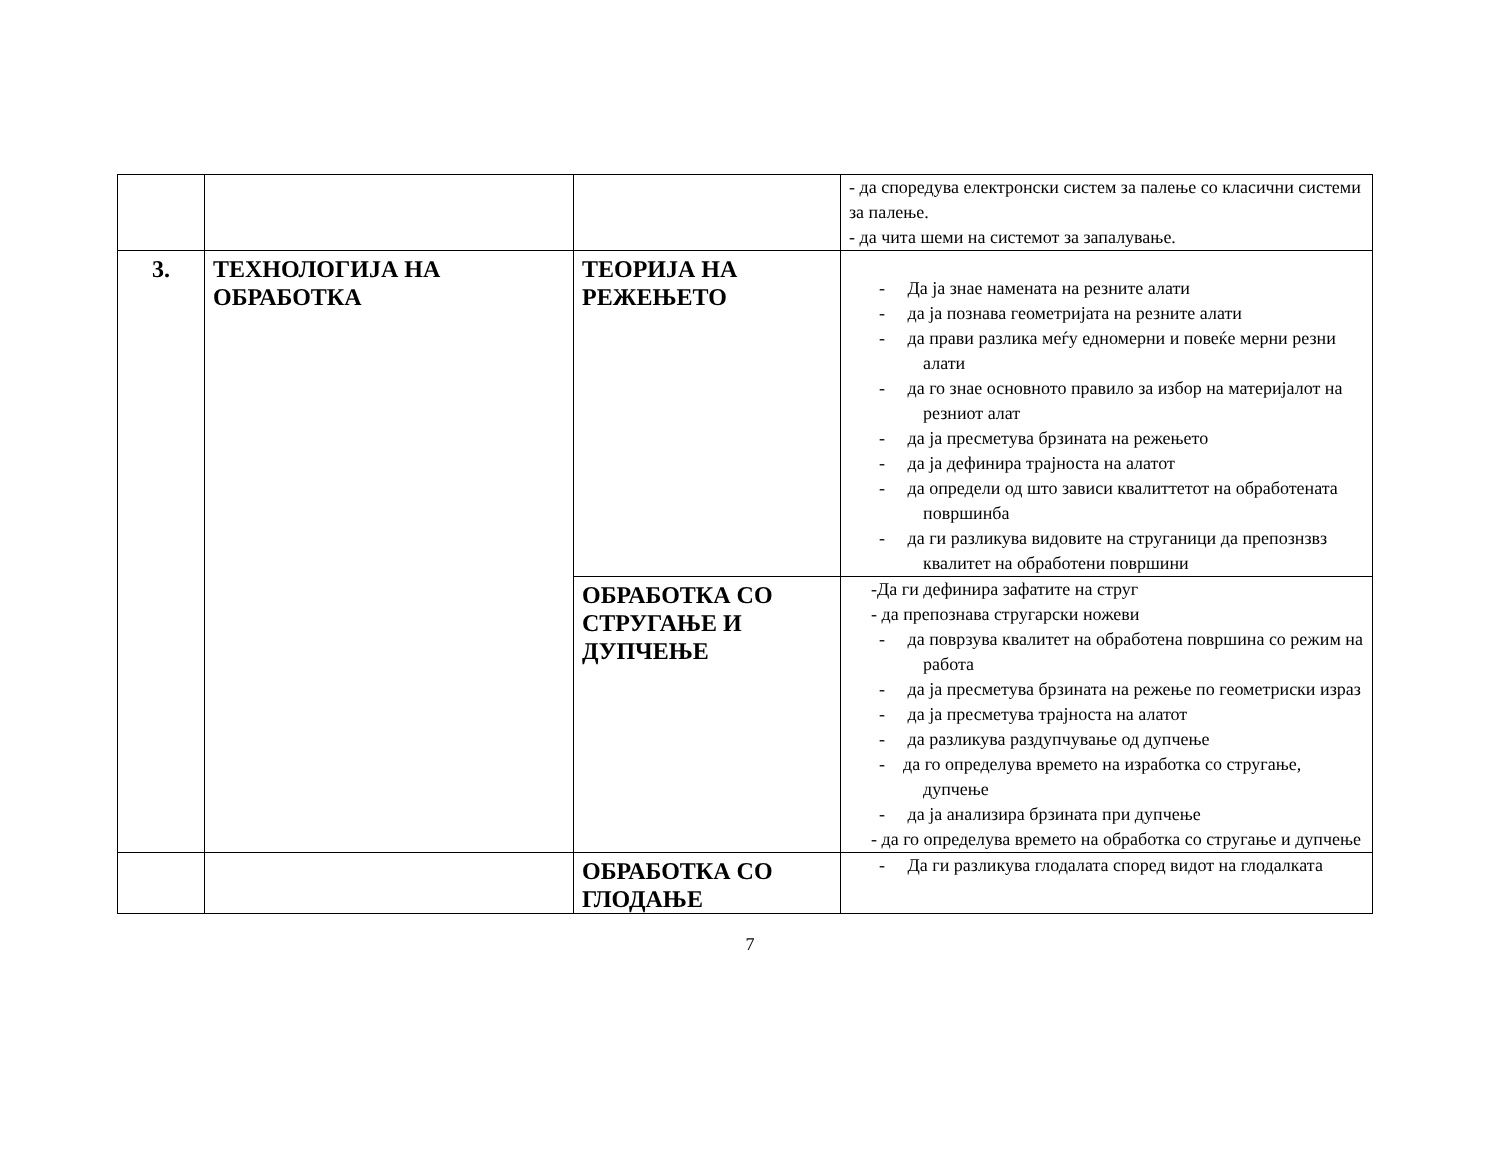| | | | - да споредува електронски систем за палење со класични системи за палење. - да чита шеми на системот за запалување. |
| 3. | ТЕХНОЛОГИЈА НА ОБРАБОТКА | ТЕОРИЈА НА РЕЖЕЊЕТО | - Да ја знае намената на резните алати - да ја познава геометријата на резните алати - да прави разлика меѓу едномерни и повеќе мерни резни алати - да го знае основното правило за избор на материјалот на резниот алат - да ја пресметува брзината на режењето - да ја дефинира трајноста на алатот - да определи од што зависи квалиттетот на обработената површинба - да ги разликува видовите на струганици да препознзвз квалитет на обработени површини |
| | | ОБРАБОТКА СО СТРУГАЊЕ И ДУПЧЕЊЕ | -Да ги дефинира зафатите на струг - да препознава стругарски ножеви - да поврзува квалитет на обработена површина со режим на работа - да ја пресметува брзината на режење по геометриски израз - да ја пресметува трајноста на алатот - да разликува раздупчување од дупчење - да го определува времето на изработка со стругање, дупчење - да ја анализира брзината при дупчење - да го определува времето на обработка со стругање и дупчење |
| | | ОБРАБОТКА СО ГЛОДАЊЕ | - Да ги разликува глодалата според видот на глодалката |
7